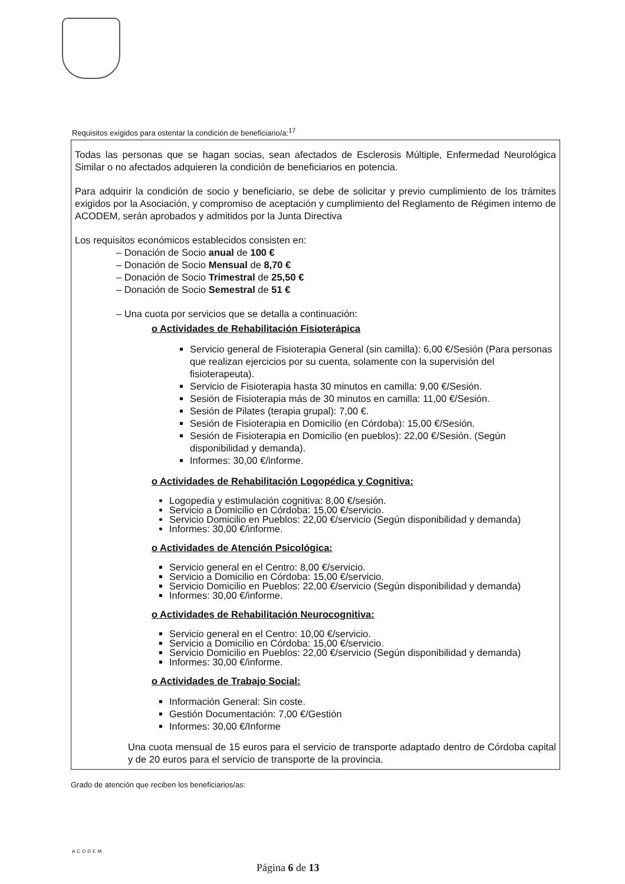Requisitos exigidos para ostentar la condición de beneficiario/a:<sup>17</sup>
Todas las personas que se hagan socias, sean afectados de Esclerosis Múltiple, Enfermedad Neurológica Similar o no afectados adquieren la condición de beneficiarios en potencia.
Para adquirir la condición de socio y beneficiario, se debe de solicitar y previo cumplimiento de los trámites exigidos por la Asociación, y compromiso de aceptación y cumplimiento del Reglamento de Régimen interno de ACODEM, serán aprobados y admitidos por la Junta Directiva
Los requisitos económicos establecidos consisten en:
– Donación de Socio anual de 100 €
– Donación de Socio Mensual de 8,70 €
– Donación de Socio Trimestral de 25,50 €
– Donación de Socio Semestral de 51 €
– Una cuota por servicios que se detalla a continuación:
o Actividades de Rehabilitación Fisioterápica
Servicio general de Fisioterapia General (sin camilla): 6,00 €/Sesión (Para personas que realizan ejercicios por su cuenta, solamente con la supervisión del fisioterapeuta).
Servicio de Fisioterapia hasta 30 minutos en camilla: 9,00 €/Sesión.
Sesión de Fisioterapia más de 30 minutos en camilla: 11,00 €/Sesión.
Sesión de Pilates (terapia grupal): 7,00 €.
Sesión de Fisioterapia en Domicilio (en Córdoba): 15,00 €/Sesión.
Sesión de Fisioterapia en Domicilio (en pueblos): 22,00 €/Sesión. (Según disponibilidad y demanda).
Informes: 30,00 €/informe.
o Actividades de Rehabilitación Logopédica y Cognitiva:
Logopedia y estimulación cognitiva: 8,00 €/sesión.
Servicio a Domicilio en Córdoba: 15,00 €/servicio.
Servicio Domicilio en Pueblos: 22,00 €/servicio (Según disponibilidad y demanda)
Informes: 30,00 €/informe.
o Actividades de Atención Psicológica:
Servicio general en el Centro: 8,00 €/servicio.
Servicio a Domicilio en Córdoba: 15,00 €/servicio.
Servicio Domicilio en Pueblos: 22,00 €/servicio (Según disponibilidad y demanda)
Informes: 30,00 €/informe.
o Actividades de Rehabilitación Neurocognitiva:
Servicio general en el Centro: 10,00 €/servicio.
Servicio a Domicilio en Córdoba: 15,00 €/servicio.
Servicio Domicilio en Pueblos: 22,00 €/servicio (Según disponibilidad y demanda)
Informes: 30,00 €/informe.
o Actividades de Trabajo Social:
Información General: Sin coste.
Gestión Documentación: 7,00 €/Gestión
Informes: 30,00 €/Informe
Una cuota mensual de 15 euros para el servicio de transporte adaptado dentro de Córdoba capital y de 20 euros para el servicio de transporte de la provincia.
Grado de atención que reciben los beneficiarios/as:
ACODEM
Página 6 de 13